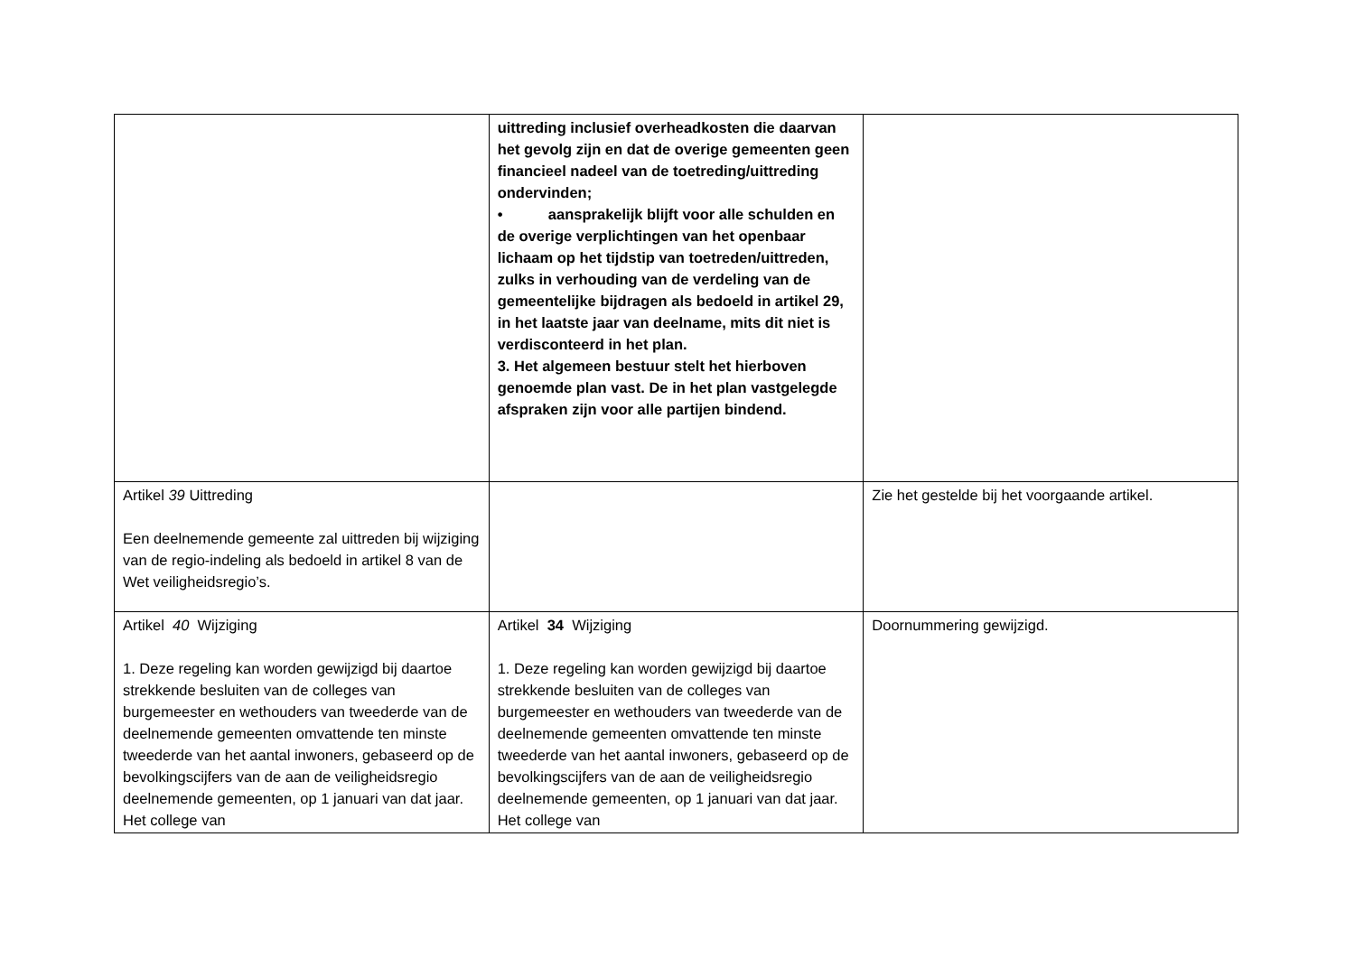| | uittreding inclusief overheadkosten die daarvan het gevolg zijn en dat de overige gemeenten geen financieel nadeel van de toetreding/uittreding ondervinden; • aansprakelijk blijft voor alle schulden en de overige verplichtingen van het openbaar lichaam op het tijdstip van toetreden/uittreden, zulks in verhouding van de verdeling van de gemeentelijke bijdragen als bedoeld in artikel 29, in het laatste jaar van deelname, mits dit niet is verdisconteerd in het plan. 3. Het algemeen bestuur stelt het hierboven genoemde plan vast. De in het plan vastgelegde afspraken zijn voor alle partijen bindend. | |
| Artikel 39 Uittreding Een deelnemende gemeente zal uittreden bij wijziging van de regio-indeling als bedoeld in artikel 8 van de Wet veiligheidsregio’s. | | Zie het gestelde bij het voorgaande artikel. |
| Artikel 40 Wijziging 1. Deze regeling kan worden gewijzigd bij daartoe strekkende besluiten van de colleges van burgemeester en wethouders van tweederde van de deelnemende gemeenten omvattende ten minste tweederde van het aantal inwoners, gebaseerd op de bevolkingscijfers van de aan de veiligheidsregio deelnemende gemeenten, op 1 januari van dat jaar. Het college van | Artikel 34 Wijziging 1. Deze regeling kan worden gewijzigd bij daartoe strekkende besluiten van de colleges van burgemeester en wethouders van tweederde van de deelnemende gemeenten omvattende ten minste tweederde van het aantal inwoners, gebaseerd op de bevolkingscijfers van de aan de veiligheidsregio deelnemende gemeenten, op 1 januari van dat jaar. Het college van | Doornummering gewijzigd. |